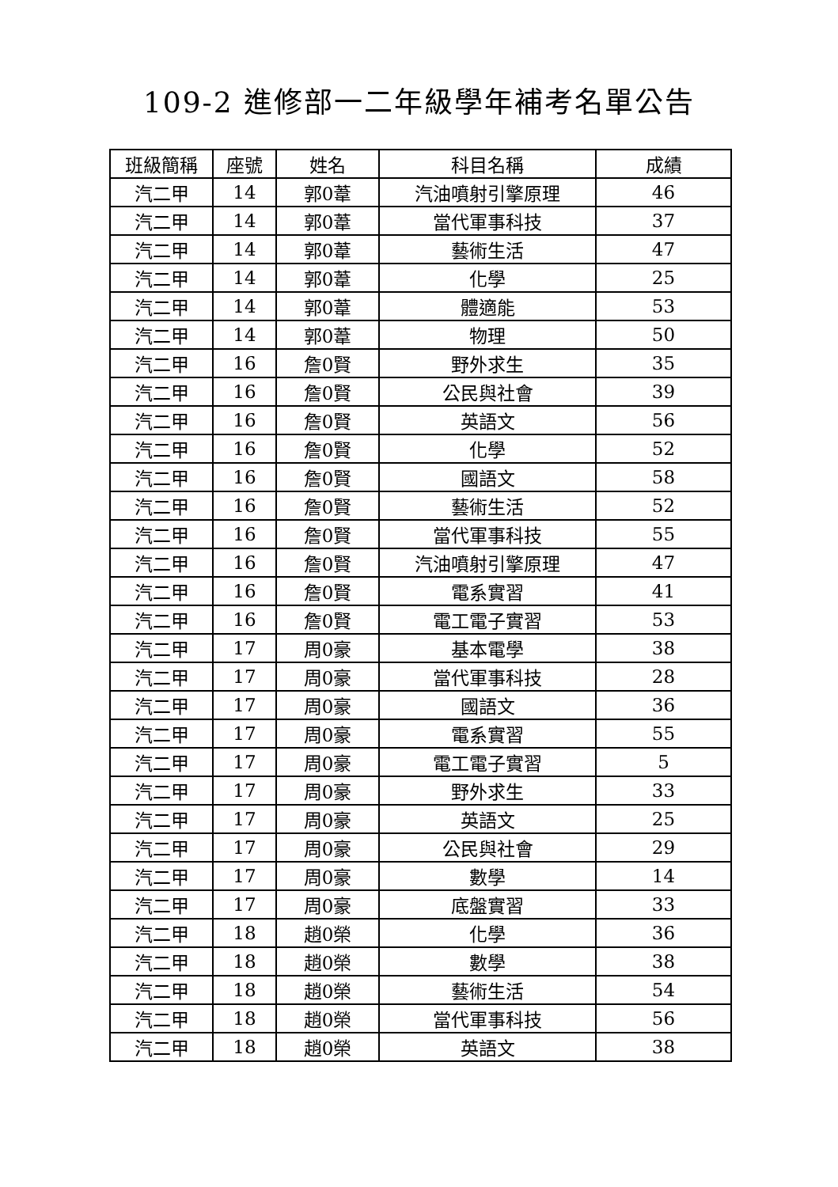109-2 進修部一二年級學年補考名單公告
| 班級簡稱 | 座號 | 姓名 | 科目名稱 | 成績 |
| --- | --- | --- | --- | --- |
| 汽二甲 | 14 | 郭0葦 | 汽油噴射引擎原理 | 46 |
| 汽二甲 | 14 | 郭0葦 | 當代軍事科技 | 37 |
| 汽二甲 | 14 | 郭0葦 | 藝術生活 | 47 |
| 汽二甲 | 14 | 郭0葦 | 化學 | 25 |
| 汽二甲 | 14 | 郭0葦 | 體適能 | 53 |
| 汽二甲 | 14 | 郭0葦 | 物理 | 50 |
| 汽二甲 | 16 | 詹0賢 | 野外求生 | 35 |
| 汽二甲 | 16 | 詹0賢 | 公民與社會 | 39 |
| 汽二甲 | 16 | 詹0賢 | 英語文 | 56 |
| 汽二甲 | 16 | 詹0賢 | 化學 | 52 |
| 汽二甲 | 16 | 詹0賢 | 國語文 | 58 |
| 汽二甲 | 16 | 詹0賢 | 藝術生活 | 52 |
| 汽二甲 | 16 | 詹0賢 | 當代軍事科技 | 55 |
| 汽二甲 | 16 | 詹0賢 | 汽油噴射引擎原理 | 47 |
| 汽二甲 | 16 | 詹0賢 | 電系實習 | 41 |
| 汽二甲 | 16 | 詹0賢 | 電工電子實習 | 53 |
| 汽二甲 | 17 | 周0豪 | 基本電學 | 38 |
| 汽二甲 | 17 | 周0豪 | 當代軍事科技 | 28 |
| 汽二甲 | 17 | 周0豪 | 國語文 | 36 |
| 汽二甲 | 17 | 周0豪 | 電系實習 | 55 |
| 汽二甲 | 17 | 周0豪 | 電工電子實習 | 5 |
| 汽二甲 | 17 | 周0豪 | 野外求生 | 33 |
| 汽二甲 | 17 | 周0豪 | 英語文 | 25 |
| 汽二甲 | 17 | 周0豪 | 公民與社會 | 29 |
| 汽二甲 | 17 | 周0豪 | 數學 | 14 |
| 汽二甲 | 17 | 周0豪 | 底盤實習 | 33 |
| 汽二甲 | 18 | 趙0榮 | 化學 | 36 |
| 汽二甲 | 18 | 趙0榮 | 數學 | 38 |
| 汽二甲 | 18 | 趙0榮 | 藝術生活 | 54 |
| 汽二甲 | 18 | 趙0榮 | 當代軍事科技 | 56 |
| 汽二甲 | 18 | 趙0榮 | 英語文 | 38 |